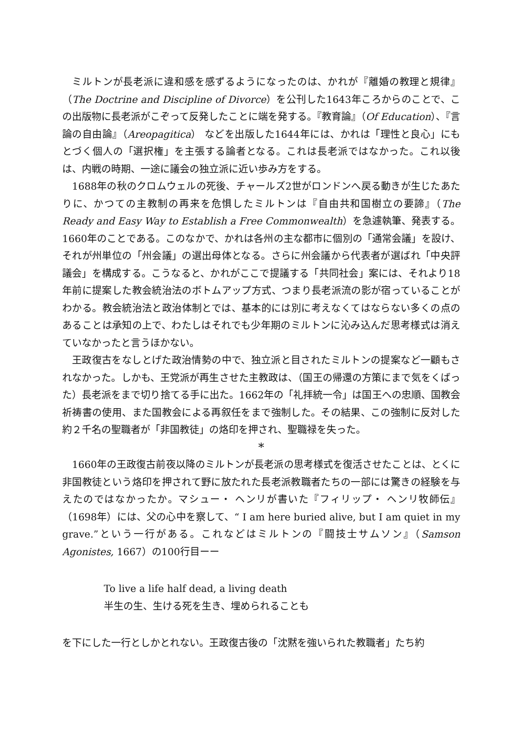ミルトンが長老派に違和感を感ずるようになったのは、かれが『離婚の教理と規律』（The Doctrine and Discipline of Divorce）を公刊した1643年ころからのことで、この出版物に長老派がこぞって反発したことに端を発する。『教育論』（Of Education）、『言論の自由論』（Areopagitica） などを出版した1644年には、かれは「理性と良心」にもとづく個人の「選択権」を主張する論者となる。これは長老派ではなかった。これ以後は、内戦の時期、一途に議会の独立派に近い歩み方をする。
1688年の秋のクロムウェルの死後、チャールズ2世がロンドンへ戻る動きが生じたあたりに、かつての主教制の再来を危惧したミルトンは『自由共和国樹立の要諦』（The Ready and Easy Way to Establish a Free Commonwealth）を急遽執筆、発表する。1660年のことである。このなかで、かれは各州の主な都市に個別の「通常会議」を設け、それが州単位の「州会議」の選出母体となる。さらに州会議から代表者が選ばれ「中央評議会」を構成する。こうなると、かれがここで提議する「共同社会」案には、それより18年前に提案した教会統治法のボトムアップ方式、つまり長老派流の影が宿っていることがわかる。教会統治法と政治体制とでは、基本的には別に考えなくてはならない多くの点のあることは承知の上で、わたしはそれでも少年期のミルトンに沁み込んだ思考様式は消えていなかったと言うほかない。
王政復古をなしとげた政治情勢の中で、独立派と目されたミルトンの提案など一顧もされなかった。しかも、王党派が再生させた主教政は、（国王の帰還の方策にまで気をくばった）長老派をまで切り捨てる手に出た。1662年の「礼拝統一令」は国王への忠順、国教会祈祷書の使用、また国教会による再叙任をまで強制した。その結果、この強制に反対した約２千名の聖職者が「非国教徒」の烙印を押され、聖職禄を失った。
*
1660年の王政復古前夜以降のミルトンが長老派の思考様式を復活させたことは、とくに非国教徒という烙印を押されて野に放たれた長老派教職者たちの一部には驚きの経験を与えたのではなかったか。マシュー・ ヘンリが書いた『フィリップ・ ヘンリ牧師伝』（1698年）には、父の心中を察して、“ I am here buried alive, but I am quiet in my grave.”という一行がある。これなどはミルトンの『闘技士サムソン』（Samson Agonistes, 1667）の100行目ーー
To live a life half dead, a living death
半生の生、生ける死を生き、埋められることも
を下にした一行としかとれない。王政復古後の「沈黙を強いられた教職者」たち約